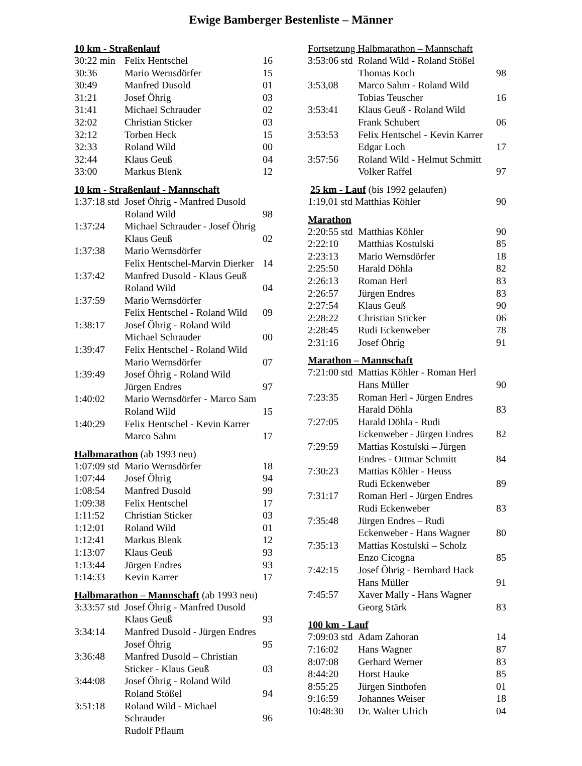Ewige Bamberger Bestenliste – Männer
10 km - Straßenlauf
| 30:22 min | Felix Hentschel | 16 |
| 30:36 | Mario Wernsdörfer | 15 |
| 30:49 | Manfred Dusold | 01 |
| 31:21 | Josef Öhrig | 03 |
| 31:41 | Michael Schrauder | 02 |
| 32:02 | Christian Sticker | 03 |
| 32:12 | Torben Heck | 15 |
| 32:33 | Roland Wild | 00 |
| 32:44 | Klaus Geuß | 04 |
| 33:00 | Markus Blenk | 12 |
10 km - Straßenlauf - Mannschaft
| 1:37:18 std | Josef Öhrig - Manfred Dusold Roland Wild | 98 |
| 1:37:24 | Michael Schrauder - Josef Öhrig Klaus Geuß | 02 |
| 1:37:38 | Mario Wernsdörfer Felix Hentschel-Marvin Dierker | 14 |
| 1:37:42 | Manfred Dusold - Klaus Geuß Roland Wild | 04 |
| 1:37:59 | Mario Wernsdörfer Felix Hentschel - Roland Wild | 09 |
| 1:38:17 | Josef Öhrig - Roland Wild Michael Schrauder | 00 |
| 1:39:47 | Felix Hentschel - Roland Wild Mario Wernsdörfer | 07 |
| 1:39:49 | Josef Öhrig - Roland Wild Jürgen Endres | 97 |
| 1:40:02 | Mario Wernsdörfer - Marco Sam Roland Wild | 15 |
| 1:40:29 | Felix Hentschel - Kevin Karrer Marco Sahm | 17 |
Halbmarathon (ab 1993 neu)
| 1:07:09 std | Mario Wernsdörfer | 18 |
| 1:07:44 | Josef Öhrig | 94 |
| 1:08:54 | Manfred Dusold | 99 |
| 1:09:38 | Felix Hentschel | 17 |
| 1:11:52 | Christian Sticker | 03 |
| 1:12:01 | Roland Wild | 01 |
| 1:12:41 | Markus Blenk | 12 |
| 1:13:07 | Klaus Geuß | 93 |
| 1:13:44 | Jürgen Endres | 93 |
| 1:14:33 | Kevin Karrer | 17 |
Halbmarathon – Mannschaft (ab 1993 neu)
| 3:33:57 std | Josef Öhrig - Manfred Dusold Klaus Geuß | 93 |
| 3:34:14 | Manfred Dusold - Jürgen Endres Josef Öhrig | 95 |
| 3:36:48 | Manfred Dusold – Christian Sticker - Klaus Geuß | 03 |
| 3:44:08 | Josef Öhrig - Roland Wild Roland Stößel | 94 |
| 3:51:18 | Roland Wild - Michael Schrauder Rudolf Pflaum | 96 |
Fortsetzung Halbmarathon – Mannschaft
| 3:53:06 std | Roland Wild - Roland Stößel Thomas Koch | 98 |
| 3:53,08 | Marco Sahm - Roland Wild Tobias Teuscher | 16 |
| 3:53:41 | Klaus Geuß - Roland Wild Frank Schubert | 06 |
| 3:53:53 | Felix Hentschel - Kevin Karrer Edgar Loch | 17 |
| 3:57:56 | Roland Wild - Helmut Schmitt Volker Raffel | 97 |
25 km - Lauf (bis 1992 gelaufen)
| 1:19,01 std Matthias Köhler | 90 |
Marathon
| 2:20:55 std | Matthias Köhler | 90 |
| 2:22:10 | Matthias Kostulski | 85 |
| 2:23:13 | Mario Wernsdörfer | 18 |
| 2:25:50 | Harald Döhla | 82 |
| 2:26:13 | Roman Herl | 83 |
| 2:26:57 | Jürgen Endres | 83 |
| 2:27:54 | Klaus Geuß | 90 |
| 2:28:22 | Christian Sticker | 06 |
| 2:28:45 | Rudi Eckenweber | 78 |
| 2:31:16 | Josef Öhrig | 91 |
Marathon – Mannschaft
| 7:21:00 std | Mattias Köhler - Roman Herl Hans Müller | 90 |
| 7:23:35 | Roman Herl - Jürgen Endres Harald Döhla | 83 |
| 7:27:05 | Harald Döhla - Rudi Eckenweber - Jürgen Endres | 82 |
| 7:29:59 | Mattias Kostulski – Jürgen Endres - Ottmar Schmitt | 84 |
| 7:30:23 | Mattias Köhler - Heuss Rudi Eckenweber | 89 |
| 7:31:17 | Roman Herl - Jürgen Endres Rudi Eckenweber | 83 |
| 7:35:48 | Jürgen Endres – Rudi Eckenweber - Hans Wagner | 80 |
| 7:35:13 | Mattias Kostulski – Scholz Enzo Cicogna | 85 |
| 7:42:15 | Josef Öhrig - Bernhard Hack Hans Müller | 91 |
| 7:45:57 | Xaver Mally - Hans Wagner Georg Stärk | 83 |
100 km - Lauf
| 7:09:03 std | Adam Zahoran | 14 |
| 7:16:02 | Hans Wagner | 87 |
| 8:07:08 | Gerhard Werner | 83 |
| 8:44:20 | Horst Hauke | 85 |
| 8:55:25 | Jürgen Sinthofen | 01 |
| 9:16:59 | Johannes Weiser | 18 |
| 10:48:30 | Dr. Walter Ulrich | 04 |